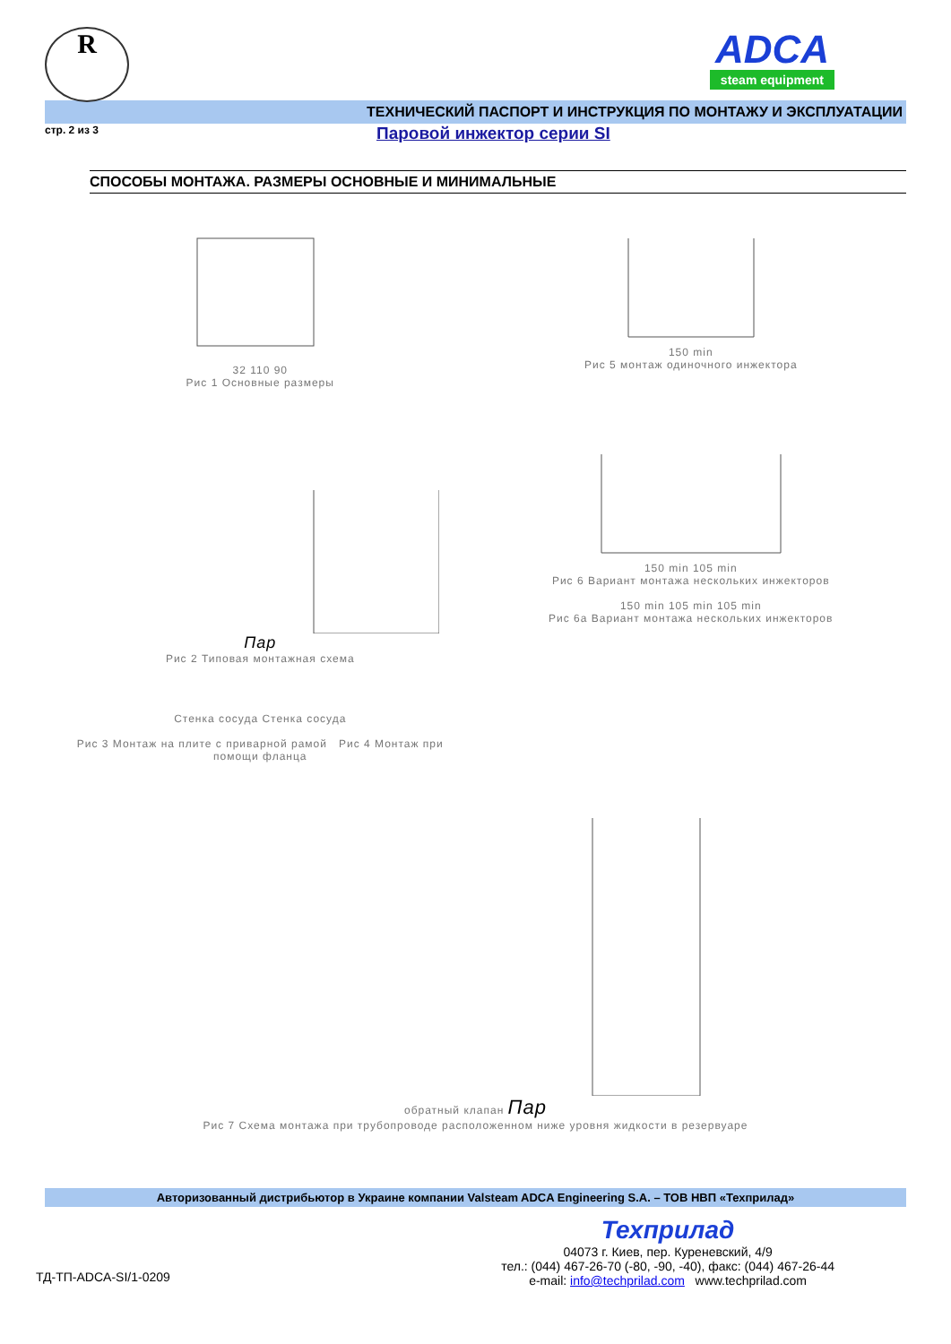R
ADCA
steam equipment
ТЕХНИЧЕСКИЙ ПАСПОРТ И ИНСТРУКЦИЯ ПО МОНТАЖУ И ЭКСПЛУАТАЦИИ
стр. 2 из 3
Паровой инжектор серии SI
СПОСОБЫ МОНТАЖА. РАЗМЕРЫ ОСНОВНЫЕ И МИНИМАЛЬНЫЕ
32 110 90
Рис 1 Основные размеры
150 min
Рис 5 монтаж одиночного инжектора
Пар
Рис 2 Типовая монтажная схема
150 min 105 min
Рис 6 Вариант монтажа нескольких инжекторов
150 min 105 min 105 min
Рис 6а Вариант монтажа нескольких инжекторов
Стенка сосуда Стенка сосуда
Рис 3 Монтаж на плите с приварной рамой Рис 4 Монтаж при помощи фланца
обратный клапан Пар
Рис 7 Схема монтажа при трубопроводе расположенном ниже уровня жидкости в резервуаре
Авторизованный дистрибьютор в Украине компании Valsteam ADCA Engineering S.A. – ТОВ НВП «Техприлад»
ТД-ТП-ADCA-SI/1-0209
Техприлад
04073 г. Киев, пер. Куреневский, 4/9
тел.: (044) 467-26-70 (-80, -90, -40), факс: (044) 467-26-44
e-mail: info@techprilad.com www.techprilad.com